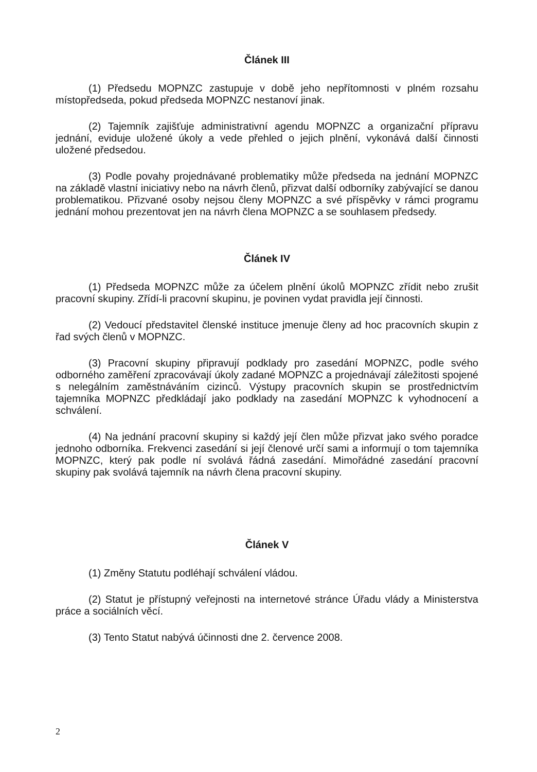Článek III
(1) Předsedu MOPNZC zastupuje v době jeho nepřítomnosti v plném rozsahu místopředseda, pokud předseda MOPNZC nestanoví jinak.
(2) Tajemník zajišťuje administrativní agendu MOPNZC a organizační přípravu jednání, eviduje uložené úkoly a vede přehled o jejich plnění, vykonává další činnosti uložené předsedou.
(3) Podle povahy projednávané problematiky může předseda na jednání MOPNZC na základě vlastní iniciativy nebo na návrh členů, přizvat další odborníky zabývající se danou problematikou. Přizvané osoby nejsou členy MOPNZC a své příspěvky v rámci programu jednání mohou prezentovat jen na návrh člena MOPNZC a se souhlasem předsedy.
Článek IV
(1) Předseda MOPNZC může za účelem plnění úkolů MOPNZC zřídit nebo zrušit pracovní skupiny. Zřídí-li pracovní skupinu, je povinen vydat pravidla její činnosti.
(2) Vedoucí představitel členské instituce jmenuje členy ad hoc pracovních skupin z řad svých členů v MOPNZC.
(3) Pracovní skupiny připravují podklady pro zasedání MOPNZC, podle svého odborného zaměření zpracovávají úkoly zadané MOPNZC a projednávají záležitosti spojené s nelegálním zaměstnáváním cizinců. Výstupy pracovních skupin se prostřednictvím tajemníka MOPNZC předkládají jako podklady na zasedání MOPNZC k vyhodnocení a schválení.
(4) Na jednání pracovní skupiny si každý její člen může přizvat jako svého poradce jednoho odborníka. Frekvenci zasedání si její členové určí sami a informují o tom tajemníka MOPNZC, který pak podle ní svolává řádná zasedání. Mimořádné zasedání pracovní skupiny pak svolává tajemník na návrh člena pracovní skupiny.
Článek V
(1) Změny Statutu podléhají schválení vládou.
(2) Statut je přístupný veřejnosti na internetové stránce Úřadu vlády a Ministerstva práce a sociálních věcí.
(3) Tento Statut nabývá účinnosti dne 2. července 2008.
2